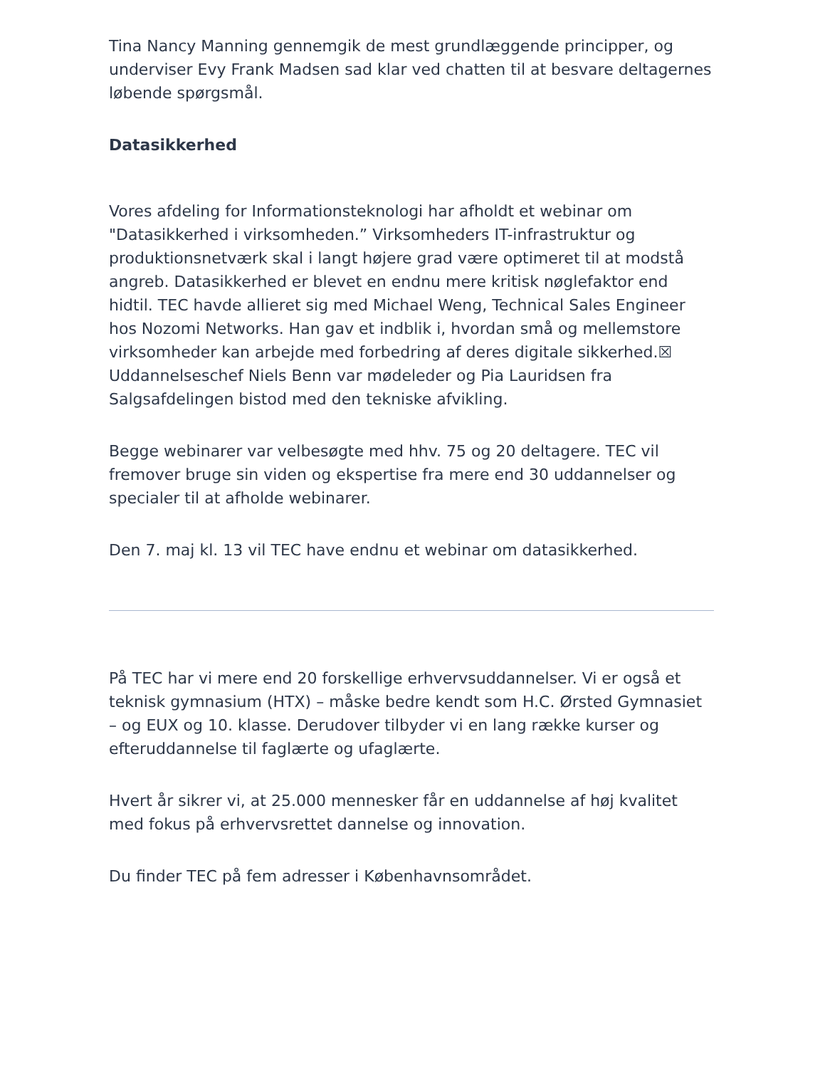Tina Nancy Manning gennemgik de mest grundlæggende principper, og underviser Evy Frank Madsen sad klar ved chatten til at besvare deltagernes løbende spørgsmål.
Datasikkerhed
Vores afdeling for Informationsteknologi har afholdt et webinar om "Datasikkerhed i virksomheden.” Virksomheders IT-infrastruktur og produktionsnetværk skal i langt højere grad være optimeret til at modstå angreb. Datasikkerhed er blevet en endnu mere kritisk nøglefaktor end hidtil. TEC havde allieret sig med Michael Weng, Technical Sales Engineer hos Nozomi Networks. Han gav et indblik i, hvordan små og mellemstore virksomheder kan arbejde med forbedring af deres digitale sikkerhed.☒ Uddannelseschef Niels Benn var mødeleder og Pia Lauridsen fra Salgsafdelingen bistod med den tekniske afvikling.
Begge webinarer var velbesøgte med hhv. 75 og 20 deltagere. TEC vil fremover bruge sin viden og ekspertise fra mere end 30 uddannelser og specialer til at afholde webinarer.
Den 7. maj kl. 13 vil TEC have endnu et webinar om datasikkerhed.
På TEC har vi mere end 20 forskellige erhvervsuddannelser. Vi er også et teknisk gymnasium (HTX) – måske bedre kendt som H.C. Ørsted Gymnasiet – og EUX og 10. klasse. Derudover tilbyder vi en lang række kurser og efteruddannelse til faglærte og ufaglærte.
Hvert år sikrer vi, at 25.000 mennesker får en uddannelse af høj kvalitet med fokus på erhvervsrettet dannelse og innovation.
Du finder TEC på fem adresser i Københavnsområdet.